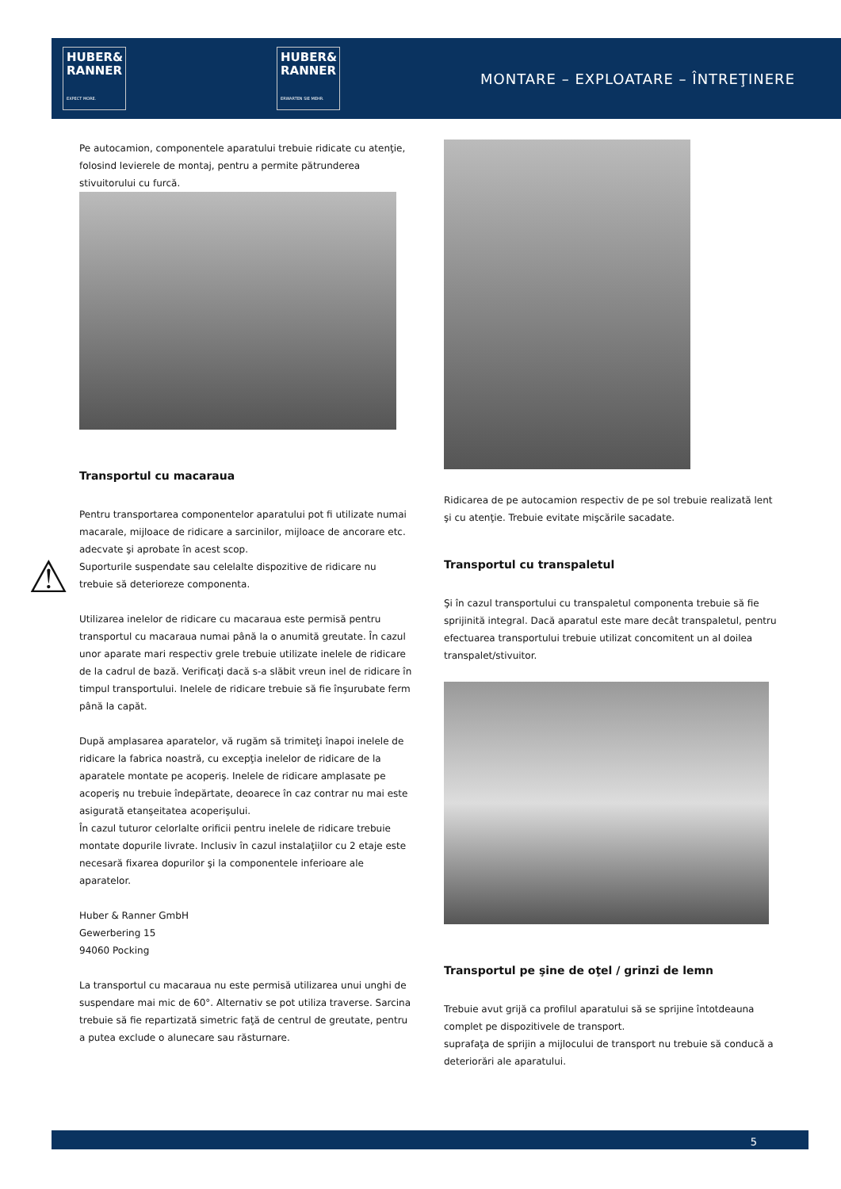HUBER&
RANNER
EXPECT MORE.
HUBER&
RANNER
ERWARTEN SIE MEHR.
MONTARE – EXPLOATARE – ÎNTREŢINERE
⚠
Pe autocamion, componentele aparatului trebuie ridicate cu atenţie, folosind levierele de montaj, pentru a permite pătrunderea stivuitorului cu furcă.
Transportul cu macaraua
Pentru transportarea componentelor aparatului pot fi utilizate numai macarale, mijloace de ridicare a sarcinilor, mijloace de ancorare etc. adecvate şi aprobate în acest scop.
Suporturile suspendate sau celelalte dispozitive de ridicare nu trebuie să deterioreze componenta.
Utilizarea inelelor de ridicare cu macaraua este permisă pentru transportul cu macaraua numai până la o anumită greutate. În cazul unor aparate mari respectiv grele trebuie utilizate inelele de ridicare de la cadrul de bază. Verificaţi dacă s-a slăbit vreun inel de ridicare în timpul transportului. Inelele de ridicare trebuie să fie înşurubate ferm până la capăt.
După amplasarea aparatelor, vă rugăm să trimiteţi înapoi inelele de ridicare la fabrica noastră, cu excepţia inelelor de ridicare de la aparatele montate pe acoperiş. Inelele de ridicare amplasate pe acoperiş nu trebuie îndepărtate, deoarece în caz contrar nu mai este asigurată etanşeitatea acoperişului.
În cazul tuturor celorlalte orificii pentru inelele de ridicare trebuie montate dopurile livrate. Inclusiv în cazul instalaţiilor cu 2 etaje este necesară fixarea dopurilor şi la componentele inferioare ale aparatelor.
Huber & Ranner GmbH
Gewerbering 15
94060 Pocking
La transportul cu macaraua nu este permisă utilizarea unui unghi de suspendare mai mic de 60°. Alternativ se pot utiliza traverse. Sarcina trebuie să fie repartizată simetric faţă de centrul de greutate, pentru a putea exclude o alunecare sau răsturnare.
Ridicarea de pe autocamion respectiv de pe sol trebuie realizată lent şi cu atenţie. Trebuie evitate mişcările sacadate.
Transportul cu transpaletul
Şi în cazul transportului cu transpaletul componenta trebuie să fie sprijinită integral. Dacă aparatul este mare decât transpaletul, pentru efectuarea transportului trebuie utilizat concomitent un al doilea transpalet/stivuitor.
Transportul pe şine de oţel / grinzi de lemn
Trebuie avut grijă ca profilul aparatului să se sprijine întotdeauna complet pe dispozitivele de transport.
suprafaţa de sprijin a mijlocului de transport nu trebuie să conducă a deteriorări ale aparatului.
5